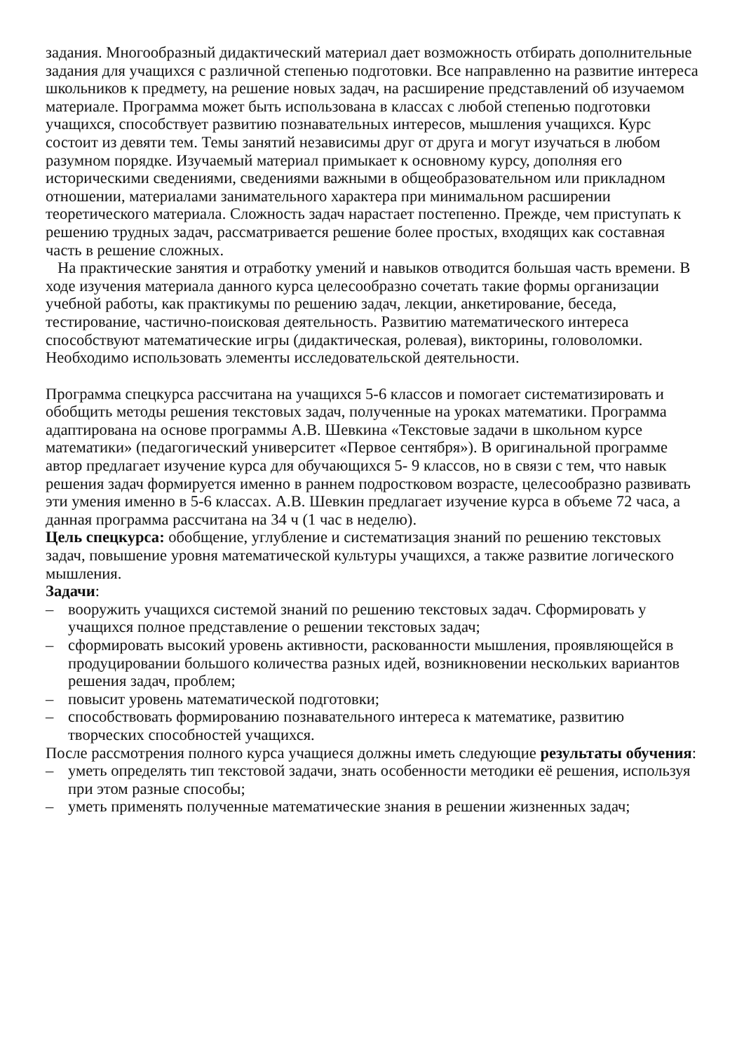задания. Многообразный дидактический материал дает возможность отбирать дополнительные задания для учащихся с различной степенью подготовки. Все направленно на развитие интереса школьников к предмету, на решение новых задач, на расширение представлений об изучаемом материале. Программа может быть использована в классах с любой степенью подготовки учащихся, способствует развитию познавательных интересов, мышления учащихся. Курс состоит из девяти тем. Темы занятий независимы друг от друга и могут изучаться в любом разумном порядке. Изучаемый материал примыкает к основному курсу, дополняя его историческими сведениями, сведениями важными в общеобразовательном или прикладном отношении, материалами занимательного характера при минимальном расширении теоретического материала. Сложность задач нарастает постепенно. Прежде, чем приступать к решению трудных задач, рассматривается решение более простых, входящих как составная часть в решение сложных.
На практические занятия и отработку умений и навыков отводится большая часть времени. В ходе изучения материала данного курса целесообразно сочетать такие формы организации учебной работы, как практикумы по решению задач, лекции, анкетирование, беседа, тестирование, частично-поисковая деятельность. Развитию математического интереса способствуют математические игры (дидактическая, ролевая), викторины, головоломки. Необходимо использовать элементы исследовательской деятельности.
Программа спецкурса рассчитана на учащихся 5-6 классов и помогает систематизировать и обобщить методы решения текстовых задач, полученные на уроках математики. Программа адаптирована на основе программы А.В. Шевкина «Текстовые задачи в школьном курсе математики» (педагогический университет «Первое сентября»). В оригинальной программе автор предлагает изучение курса для обучающихся 5- 9 классов, но в связи с тем, что навык решения задач формируется именно в раннем подростковом возрасте, целесообразно развивать эти умения именно в 5-6 классах. А.В. Шевкин предлагает изучение курса в объеме 72 часа, а данная программа рассчитана на 34 ч (1 час в неделю).
Цель спецкурса: обобщение, углубление и систематизация знаний по решению текстовых задач, повышение уровня математической культуры учащихся, а также развитие логического мышления.
Задачи:
– вооружить учащихся системой знаний по решению текстовых задач. Сформировать у учащихся полное представление о решении текстовых задач;
– сформировать высокий уровень активности, раскованности мышления, проявляющейся в продуцировании большого количества разных идей, возникновении нескольких вариантов решения задач, проблем;
– повысит уровень математической подготовки;
– способствовать формированию познавательного интереса к математике, развитию творческих способностей учащихся.
После рассмотрения полного курса учащиеся должны иметь следующие результаты обучения:
– уметь определять тип текстовой задачи, знать особенности методики её решения, используя при этом разные способы;
– уметь применять полученные математические знания в решении жизненных задач;